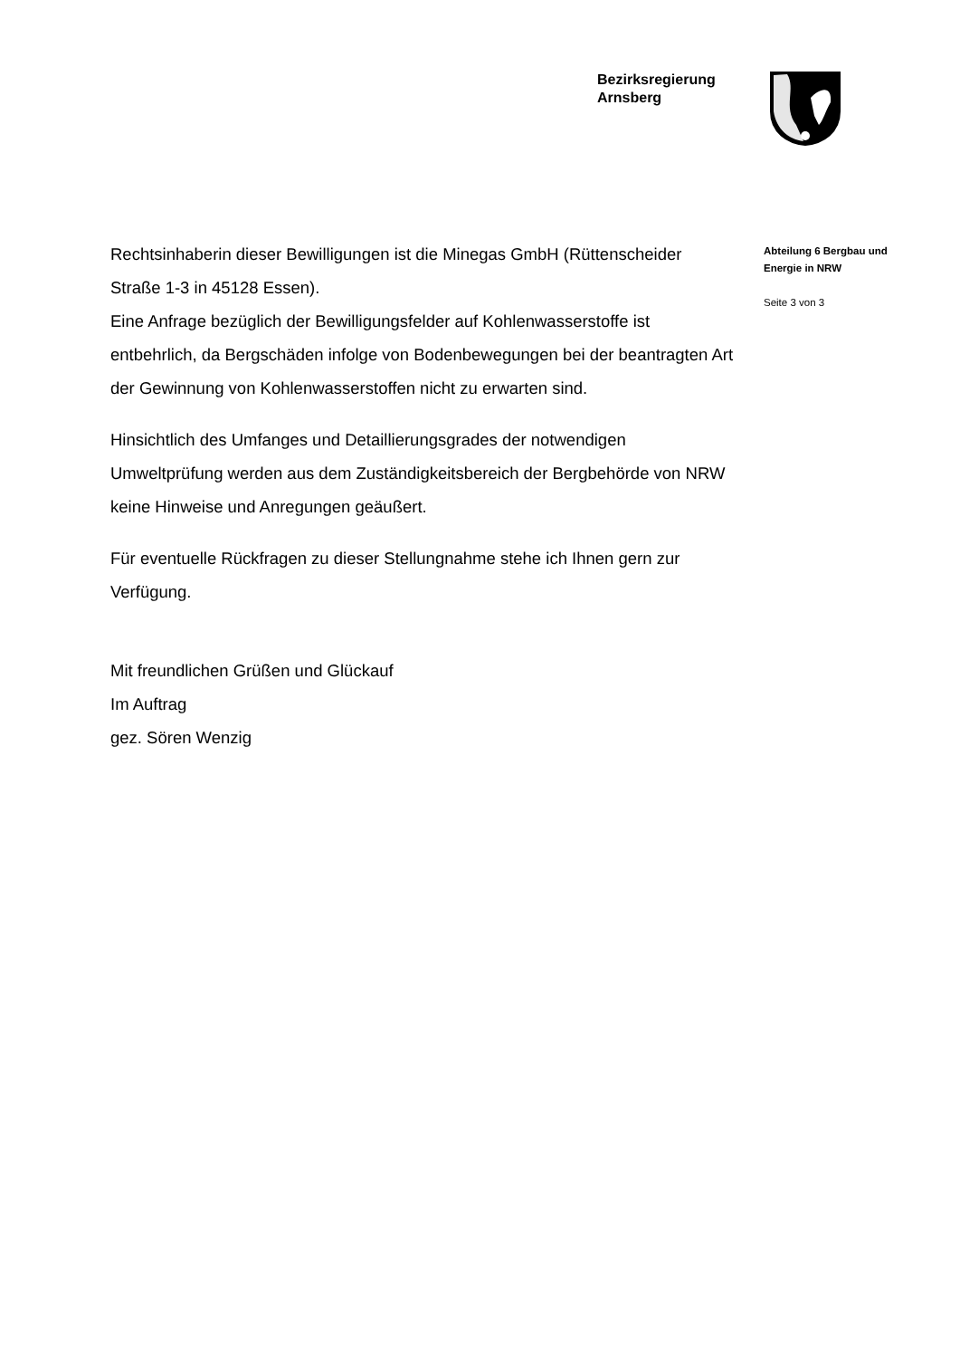Bezirksregierung
Arnsberg
Rechtsinhaberin dieser Bewilligungen ist die Minegas GmbH (Rütten­scheider Straße 1-3 in 45128 Essen).
Eine Anfrage bezüglich der Bewilligungsfelder auf Kohlenwasserstoffe ist entbehrlich, da Bergschäden infolge von Bodenbewegungen bei der beantragten Art der Gewinnung von Kohlenwasserstoffen nicht zu er­warten sind.
Hinsichtlich des Umfanges und Detaillierungsgrades der notwendigen Umweltprüfung werden aus dem Zuständigkeitsbereich der Bergbehör­de von NRW keine Hinweise und Anregungen geäußert.
Für eventuelle Rückfragen zu dieser Stellungnahme stehe ich Ihnen gern zur Verfügung.
Mit freundlichen Grüßen und Glückauf
Im Auftrag
gez. Sören Wenzig
Abteilung 6 Bergbau und Energie in NRW
Seite 3 von 3